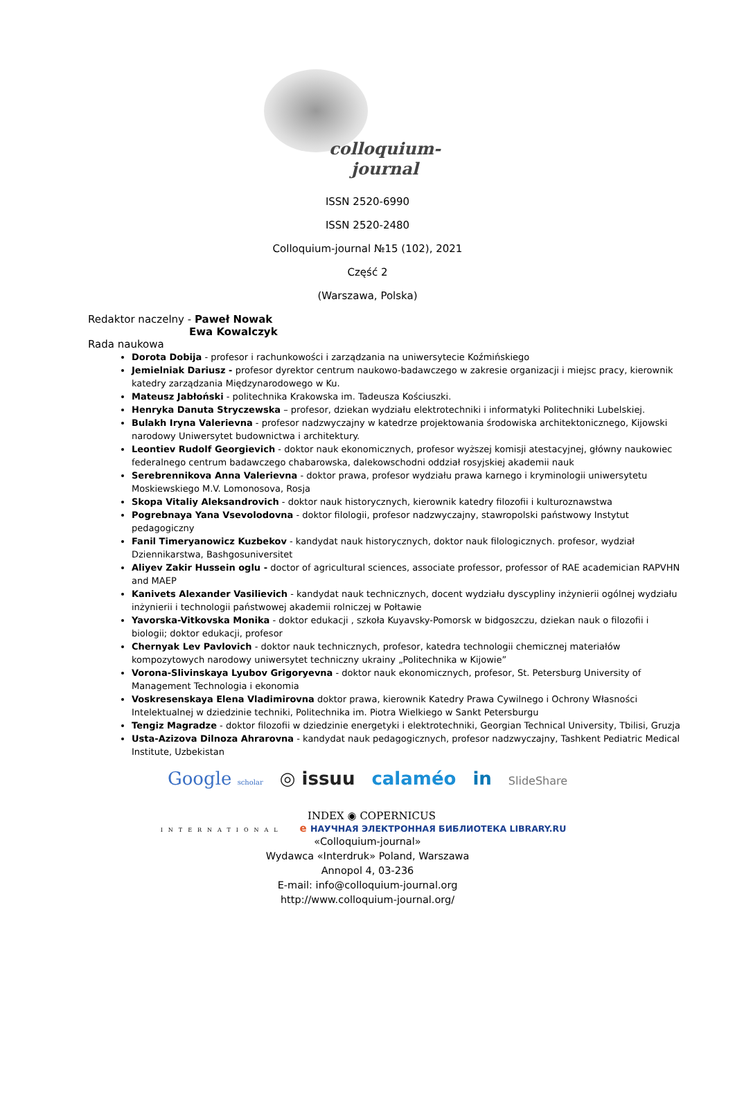colloquium-journal
ISSN 2520-6990
ISSN 2520-2480
Colloquium-journal №15 (102), 2021
Część 2
(Warszawa, Polska)
Redaktor naczelny - Paweł Nowak
Ewa Kowalczyk
Rada naukowa
Dorota Dobija - profesor i rachunkowości i zarządzania na uniwersytecie Koźmińskiego
Jemielniak Dariusz - profesor dyrektor centrum naukowo-badawczego w zakresie organizacji i miejsc pracy, kierownik katedry zarządzania Międzynarodowego w Ku.
Mateusz Jabłoński - politechnika Krakowska im. Tadeusza Kościuszki.
Henryka Danuta Stryczewska – profesor, dziekan wydziału elektrotechniki i informatyki Politechniki Lubelskiej.
Bulakh Iryna Valerievna - profesor nadzwyczajny w katedrze projektowania środowiska architektonicznego, Kijowski narodowy Uniwersytet budownictwa i architektury.
Leontiev Rudolf Georgievich - doktor nauk ekonomicznych, profesor wyższej komisji atestacyjnej, główny naukowiec federalnego centrum badawczego chabarowska, dalekowschodni oddział rosyjskiej akademii nauk
Serebrennikova Anna Valerievna - doktor prawa, profesor wydziału prawa karnego i kryminologii uniwersytetu Moskiewskiego M.V. Lomonosova, Rosja
Skopa Vitaliy Aleksandrovich - doktor nauk historycznych, kierownik katedry filozofii i kulturoznawstwa
Pogrebnaya Yana Vsevolodovna - doktor filologii, profesor nadzwyczajny, stawropolski państwowy Instytut pedagogiczny
Fanil Timeryanowicz Kuzbekov - kandydat nauk historycznych, doktor nauk filologicznych. profesor, wydział Dziennikarstwa, Bashgosuniversitet
Aliyev Zakir Hussein oglu - doctor of agricultural sciences, associate professor, professor of RAE academician RAPVHN and MAEP
Kanivets Alexander Vasilievich - kandydat nauk technicznych, docent wydziału dyscypliny inżynierii ogólnej wydziału inżynierii i technologii państwowej akademii rolniczej w Połtawie
Yavorska-Vitkovska Monika - doktor edukacji , szkoła Kuyavsky-Pomorsk w bidgoszczu, dziekan nauk o filozofii i biologii; doktor edukacji, profesor
Chernyak Lev Pavlovich - doktor nauk technicznych, profesor, katedra technologii chemicznej materiałów kompozytowych narodowy uniwersytet techniczny ukrainy „Politechnika w Kijowie”
Vorona-Slivinskaya Lyubov Grigoryevna - doktor nauk ekonomicznych, profesor, St. Petersburg University of Management Technologia i ekonomia
Voskresenskaya Elena Vladimirovna doktor prawa, kierownik Katedry Prawa Cywilnego i Ochrony Własności Intelektualnej w dziedzinie techniki, Politechnika im. Piotra Wielkiego w Sankt Petersburgu
Tengiz Magradze - doktor filozofii w dziedzinie energetyki i elektrotechniki, Georgian Technical University, Tbilisi, Gruzja
Usta-Azizova Dilnoza Ahrarovna - kandydat nauk pedagogicznych, profesor nadzwyczajny, Tashkent Pediatric Medical Institute, Uzbekistan
Google scholar ◎ issuu calaméo in SlideShare
INDEX ◉ COPERNICUS
INTERNATIONAL e НАУЧНАЯ ЭЛЕКТРОННАЯ БИБЛИОТЕКА LIBRARY.RU
«Colloquium-journal»
Wydawca «Interdruk» Poland, Warszawa
Annopol 4, 03-236
E-mail: info@colloquium-journal.org
http://www.colloquium-journal.org/